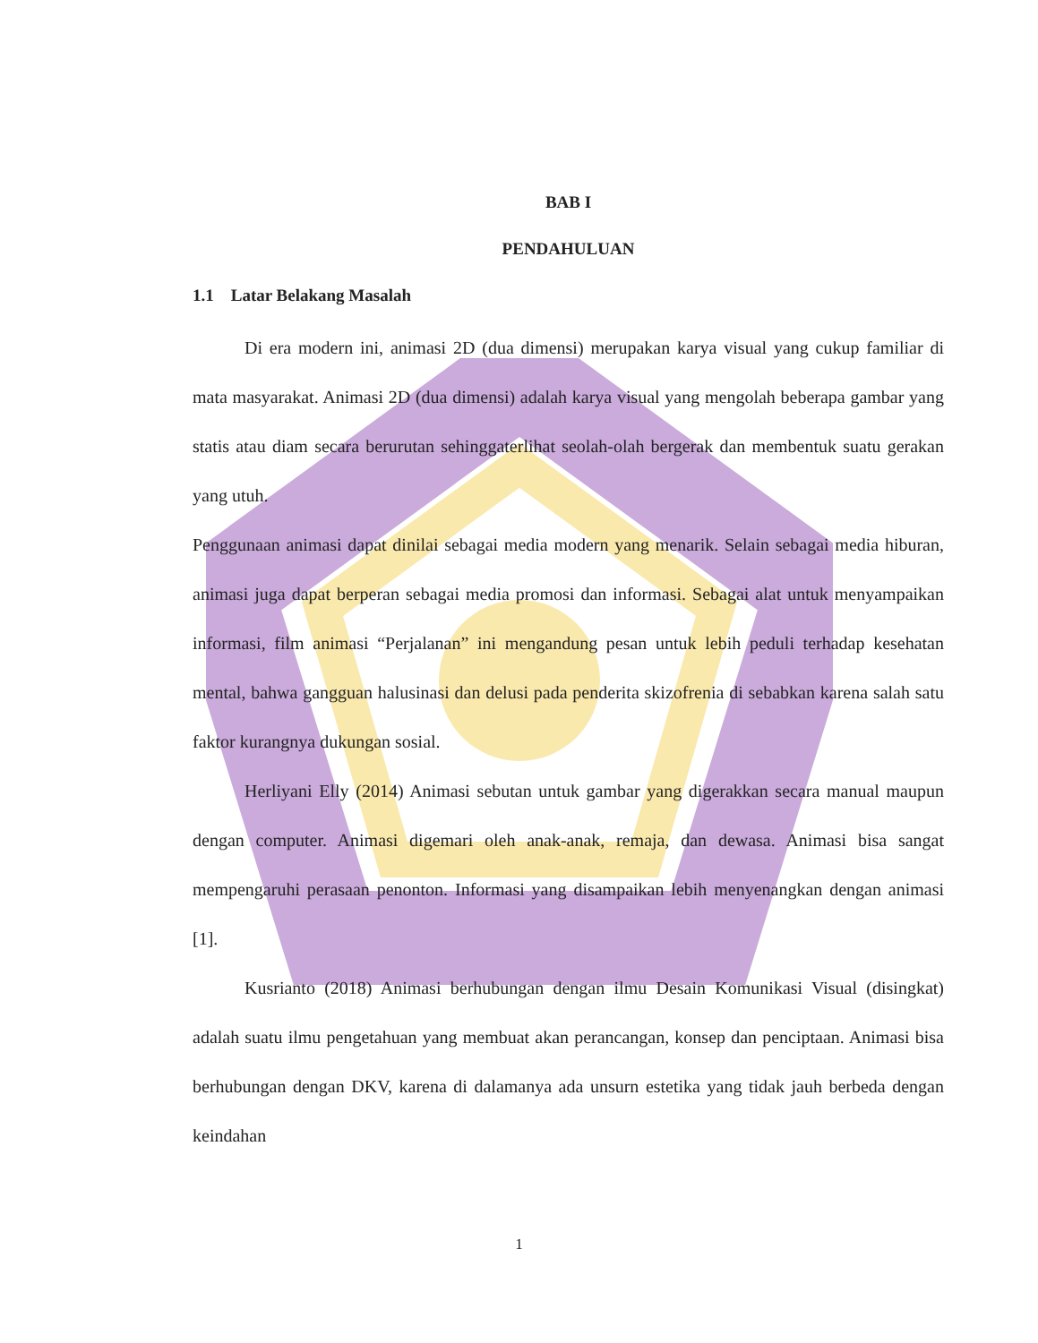BAB I
PENDAHULUAN
1.1 Latar Belakang Masalah
Di era modern ini, animasi 2D (dua dimensi) merupakan karya visual yang cukup familiar di mata masyarakat. Animasi 2D (dua dimensi) adalah karya visual yang mengolah beberapa gambar yang statis atau diam secara berurutan sehinggaterlihat seolah-olah bergerak dan membentuk suatu gerakan yang utuh.
Penggunaan animasi dapat dinilai sebagai media modern yang menarik. Selain sebagai media hiburan, animasi juga dapat berperan sebagai media promosi dan informasi. Sebagai alat untuk menyampaikan informasi, film animasi “Perjalanan” ini mengandung pesan untuk lebih peduli terhadap kesehatan mental, bahwa gangguan halusinasi dan delusi pada penderita skizofrenia di sebabkan karena salah satu faktor kurangnya dukungan sosial.
Herliyani Elly (2014) Animasi sebutan untuk gambar yang digerakkan secara manual maupun dengan computer. Animasi digemari oleh anak-anak, remaja, dan dewasa. Animasi bisa sangat mempengaruhi perasaan penonton. Informasi yang disampaikan lebih menyenangkan dengan animasi [1].
Kusrianto (2018) Animasi berhubungan dengan ilmu Desain Komunikasi Visual (disingkat) adalah suatu ilmu pengetahuan yang membuat akan perancangan, konsep dan penciptaan. Animasi bisa berhubungan dengan DKV, karena di dalamanya ada unsurn estetika yang tidak jauh berbeda dengan keindahan
1